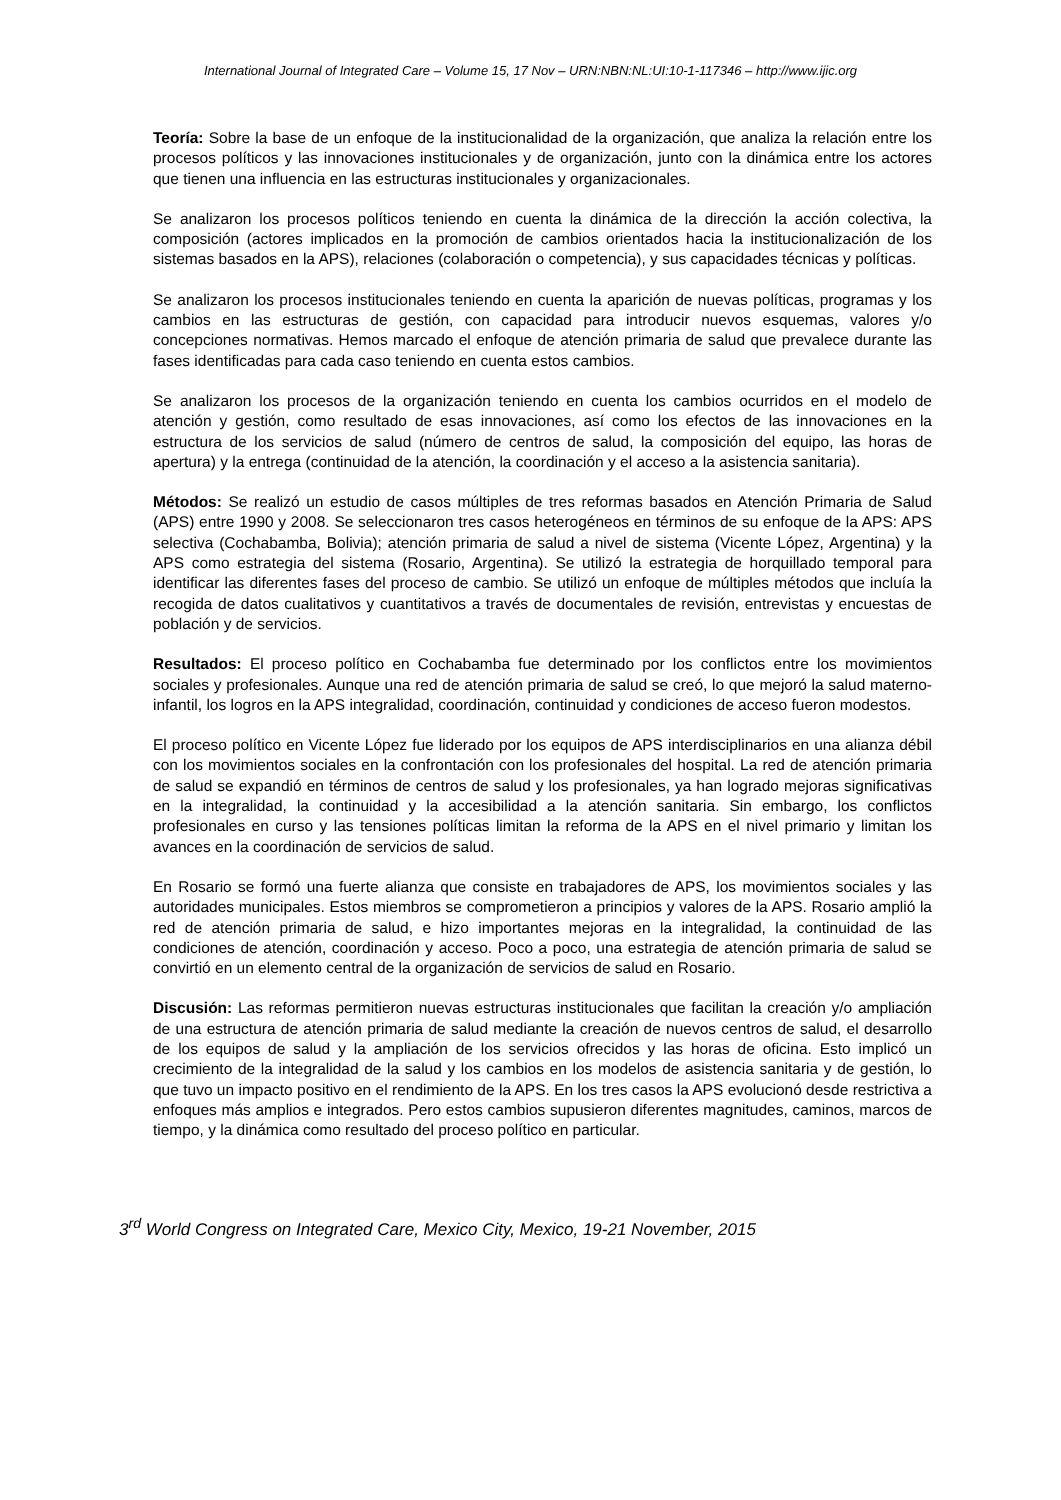International Journal of Integrated Care – Volume 15, 17 Nov – URN:NBN:NL:UI:10-1-117346 – http://www.ijic.org
Teoría: Sobre la base de un enfoque de la institucionalidad de la organización, que analiza la relación entre los procesos políticos y las innovaciones institucionales y de organización, junto con la dinámica entre los actores que tienen una influencia en las estructuras institucionales y organizacionales.
Se analizaron los procesos políticos teniendo en cuenta la dinámica de la dirección la acción colectiva, la composición (actores implicados en la promoción de cambios orientados hacia la institucionalización de los sistemas basados en la APS), relaciones (colaboración o competencia), y sus capacidades técnicas y políticas.
Se analizaron los procesos institucionales teniendo en cuenta la aparición de nuevas políticas, programas y los cambios en las estructuras de gestión, con capacidad para introducir nuevos esquemas, valores y/o concepciones normativas. Hemos marcado el enfoque de atención primaria de salud que prevalece durante las fases identificadas para cada caso teniendo en cuenta estos cambios.
Se analizaron los procesos de la organización teniendo en cuenta los cambios ocurridos en el modelo de atención y gestión, como resultado de esas innovaciones, así como los efectos de las innovaciones en la estructura de los servicios de salud (número de centros de salud, la composición del equipo, las horas de apertura) y la entrega (continuidad de la atención, la coordinación y el acceso a la asistencia sanitaria).
Métodos: Se realizó un estudio de casos múltiples de tres reformas basados en Atención Primaria de Salud (APS) entre 1990 y 2008. Se seleccionaron tres casos heterogéneos en términos de su enfoque de la APS: APS selectiva (Cochabamba, Bolivia); atención primaria de salud a nivel de sistema (Vicente López, Argentina) y la APS como estrategia del sistema (Rosario, Argentina). Se utilizó la estrategia de horquillado temporal para identificar las diferentes fases del proceso de cambio. Se utilizó un enfoque de múltiples métodos que incluía la recogida de datos cualitativos y cuantitativos a través de documentales de revisión, entrevistas y encuestas de población y de servicios.
Resultados: El proceso político en Cochabamba fue determinado por los conflictos entre los movimientos sociales y profesionales. Aunque una red de atención primaria de salud se creó, lo que mejoró la salud materno-infantil, los logros en la APS integralidad, coordinación, continuidad y condiciones de acceso fueron modestos.
El proceso político en Vicente López fue liderado por los equipos de APS interdisciplinarios en una alianza débil con los movimientos sociales en la confrontación con los profesionales del hospital. La red de atención primaria de salud se expandió en términos de centros de salud y los profesionales, ya han logrado mejoras significativas en la integralidad, la continuidad y la accesibilidad a la atención sanitaria. Sin embargo, los conflictos profesionales en curso y las tensiones políticas limitan la reforma de la APS en el nivel primario y limitan los avances en la coordinación de servicios de salud.
En Rosario se formó una fuerte alianza que consiste en trabajadores de APS, los movimientos sociales y las autoridades municipales. Estos miembros se comprometieron a principios y valores de la APS. Rosario amplió la red de atención primaria de salud, e hizo importantes mejoras en la integralidad, la continuidad de las condiciones de atención, coordinación y acceso. Poco a poco, una estrategia de atención primaria de salud se convirtió en un elemento central de la organización de servicios de salud en Rosario.
Discusión: Las reformas permitieron nuevas estructuras institucionales que facilitan la creación y/o ampliación de una estructura de atención primaria de salud mediante la creación de nuevos centros de salud, el desarrollo de los equipos de salud y la ampliación de los servicios ofrecidos y las horas de oficina. Esto implicó un crecimiento de la integralidad de la salud y los cambios en los modelos de asistencia sanitaria y de gestión, lo que tuvo un impacto positivo en el rendimiento de la APS. En los tres casos la APS evolucionó desde restrictiva a enfoques más amplios e integrados. Pero estos cambios supusieron diferentes magnitudes, caminos, marcos de tiempo, y la dinámica como resultado del proceso político en particular.
3<sup>rd</sup> World Congress on Integrated Care, Mexico City, Mexico, 19-21 November, 2015